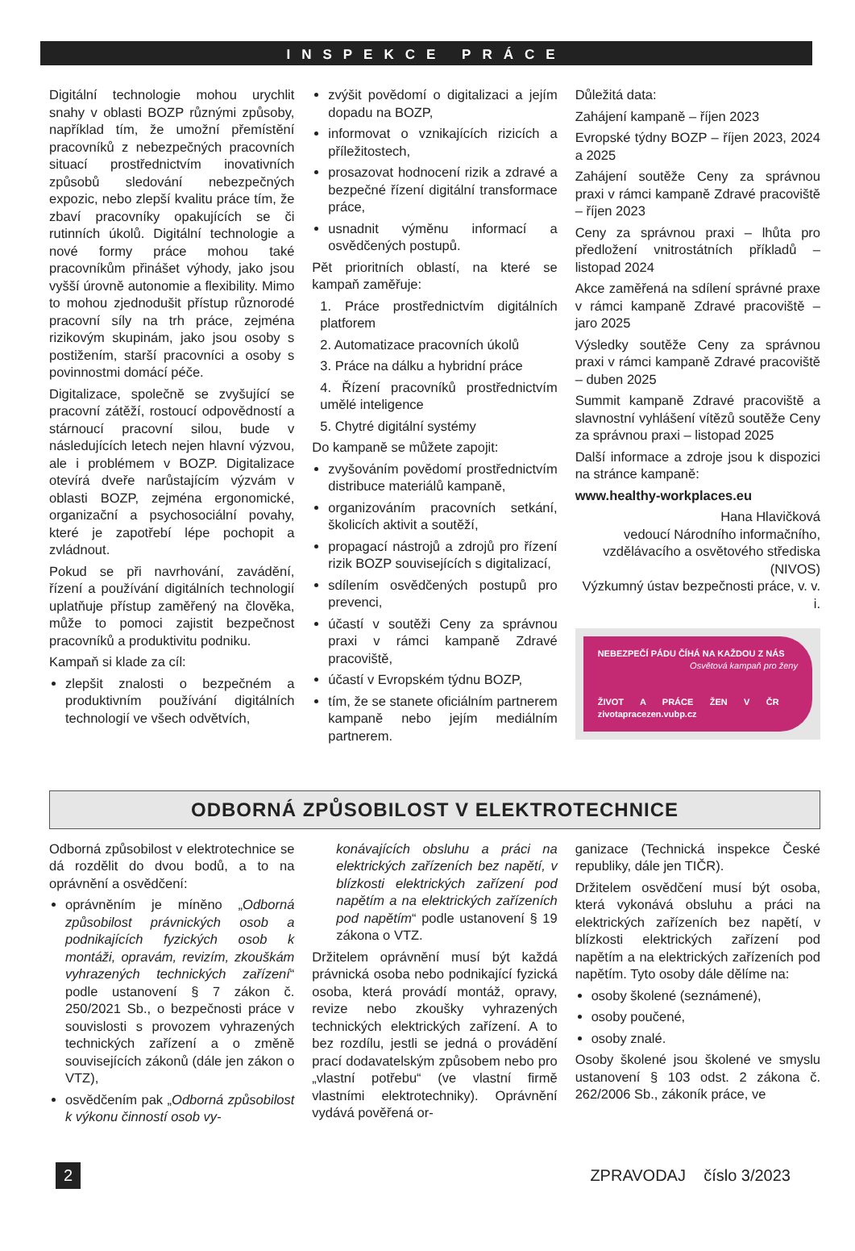INSPEKCE PRÁCE
Digitální technologie mohou urychlit snahy v oblasti BOZP různými způsoby, například tím, že umožní přemístění pracovníků z nebezpečných pracovních situací prostřednictvím inovativních způsobů sledování nebezpečných expozic, nebo zlepší kvalitu práce tím, že zbaví pracovníky opakujících se či rutinních úkolů. Digitální technologie a nové formy práce mohou také pracovníkům přinášet výhody, jako jsou vyšší úrovně autonomie a flexibility. Mimo to mohou zjednodušit přístup různorodé pracovní síly na trh práce, zejména rizikovým skupinám, jako jsou osoby s postižením, starší pracovníci a osoby s povinnostmi domácí péče.
Digitalizace, společně se zvyšující se pracovní zátěží, rostoucí odpovědností a stárnoucí pracovní silou, bude v následujících letech nejen hlavní výzvou, ale i problémem v BOZP. Digitalizace otevírá dveře narůstajícím výzvám v oblasti BOZP, zejména ergonomické, organizační a psychosociální povahy, které je zapotřebí lépe pochopit a zvládnout.
Pokud se při navrhování, zavádění, řízení a používání digitálních technologií uplatňuje přístup zaměřený na člověka, může to pomoci zajistit bezpečnost pracovníků a produktivitu podniku.
Kampaň si klade za cíl:
zlepšit znalosti o bezpečném a produktivním používání digitálních technologií ve všech odvětvích,
zvýšit povědomí o digitalizaci a jejím dopadu na BOZP,
informovat o vznikajících rizicích a příležitostech,
prosazovat hodnocení rizik a zdravé a bezpečné řízení digitální transformace práce,
usnadnit výměnu informací a osvědčených postupů.
Pět prioritních oblastí, na které se kampaň zaměřuje:
1. Práce prostřednictvím digitálních platforem
2. Automatizace pracovních úkolů
3. Práce na dálku a hybridní práce
4. Řízení pracovníků prostřednictvím umělé inteligence
5. Chytré digitální systémy
Do kampaně se můžete zapojit:
zvyšováním povědomí prostřednictvím distribuce materiálů kampaně,
organizováním pracovních setkání, školicích aktivit a soutěží,
propagací nástrojů a zdrojů pro řízení rizik BOZP souvisejících s digitalizací,
sdílením osvědčených postupů pro prevenci,
účastí v soutěži Ceny za správnou praxi v rámci kampaně Zdravé pracoviště,
účastí v Evropském týdnu BOZP,
tím, že se stanete oficiálním partnerem kampaně nebo jejím mediálním partnerem.
Důležitá data:
Zahájení kampaně – říjen 2023
Evropské týdny BOZP – říjen 2023, 2024 a 2025
Zahájení soutěže Ceny za správnou praxi v rámci kampaně Zdravé pracoviště – říjen 2023
Ceny za správnou praxi – lhůta pro předložení vnitrostátních příkladů – listopad 2024
Akce zaměřená na sdílení správné praxe v rámci kampaně Zdravé pracoviště – jaro 2025
Výsledky soutěže Ceny za správnou praxi v rámci kampaně Zdravé pracoviště – duben 2025
Summit kampaně Zdravé pracoviště a slavnostní vyhlášení vítězů soutěže Ceny za správnou praxi – listopad 2025
Další informace a zdroje jsou k dispozici na stránce kampaně:
www.healthy-workplaces.eu
Hana Hlavičková
vedoucí Národního informačního, vzdělávacího a osvětového střediska (NIVOS)
Výzkumný ústav bezpečnosti práce, v. v. i.
NEBEZPEČÍ PÁDU ČÍHÁ NA KAŽDOU Z NÁS
Osvětová kampaň pro ženy
ŽIVOT A PRÁCE ŽEN V ČR zivotapracezen.vubp.cz
ODBORNÁ ZPŮSOBILOST V ELEKTROTECHNICE
Odborná způsobilost v elektrotechnice se dá rozdělit do dvou bodů, a to na oprávnění a osvědčení:
oprávněním je míněno „Odborná způsobilost právnických osob a podnikajících fyzických osob k montáži, opravám, revizím, zkouškám vyhrazených technických zařízení“ podle ustanovení § 7 zákon č. 250/2021 Sb., o bezpečnosti práce v souvislosti s provozem vyhrazených technických zařízení a o změně souvisejících zákonů (dále jen zákon o VTZ),
osvědčením pak „Odborná způsobilost k výkonu činností osob vy-
konávajících obsluhu a práci na elektrických zařízeních bez napětí, v blízkosti elektrických zařízení pod napětím a na elektrických zařízeních pod napětím“ podle ustanovení § 19 zákona o VTZ.
Držitelem oprávnění musí být každá právnická osoba nebo podnikající fyzická osoba, která provádí montáž, opravy, revize nebo zkoušky vyhrazených technických elektrických zařízení. A to bez rozdílu, jestli se jedná o provádění prací dodavatelským způsobem nebo pro „vlastní potřebu“ (ve vlastní firmě vlastními elektrotechniky). Oprávnění vydává pověřená or-
ganizace (Technická inspekce České republiky, dále jen TIČR).
Držitelem osvědčení musí být osoba, která vykonává obsluhu a práci na elektrických zařízeních bez napětí, v blízkosti elektrických zařízení pod napětím a na elektrických zařízeních pod napětím. Tyto osoby dále dělíme na:
osoby školené (seznámené),
osoby poučené,
osoby znalé.
Osoby školené jsou školené ve smyslu ustanovení § 103 odst. 2 zákona č. 262/2006 Sb., zákoník práce, ve
2 ZPRAVODAJ číslo 3/2023